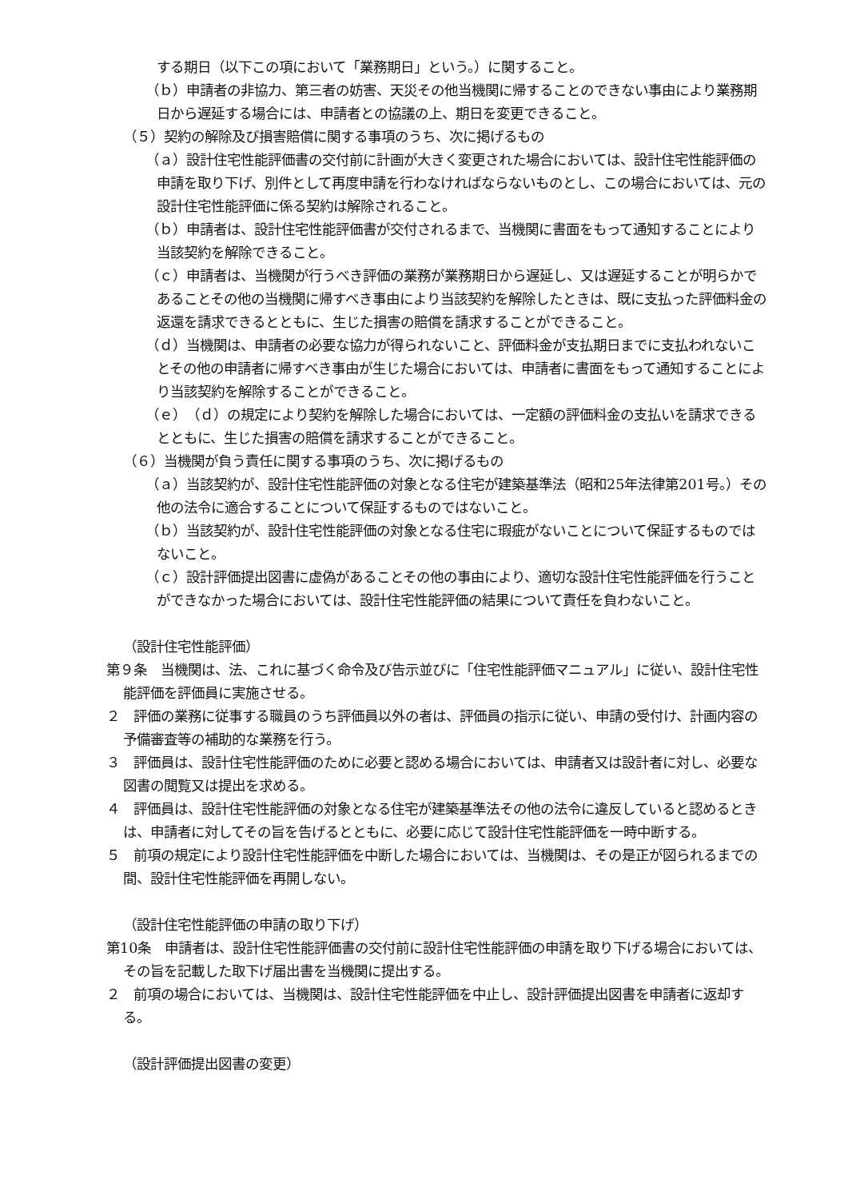する期日（以下この項において「業務期日」という。）に関すること。
（ｂ）申請者の非協力、第三者の妨害、天災その他当機関に帰することのできない事由により業務期日から遅延する場合には、申請者との協議の上、期日を変更できること。
（５）契約の解除及び損害賠償に関する事項のうち、次に掲げるもの
（ａ）設計住宅性能評価書の交付前に計画が大きく変更された場合においては、設計住宅性能評価の申請を取り下げ、別件として再度申請を行わなければならないものとし、この場合においては、元の設計住宅性能評価に係る契約は解除されること。
（ｂ）申請者は、設計住宅性能評価書が交付されるまで、当機関に書面をもって通知することにより当該契約を解除できること。
（ｃ）申請者は、当機関が行うべき評価の業務が業務期日から遅延し、又は遅延することが明らかであることその他の当機関に帰すべき事由により当該契約を解除したときは、既に支払った評価料金の返還を請求できるとともに、生じた損害の賠償を請求することができること。
（ｄ）当機関は、申請者の必要な協力が得られないこと、評価料金が支払期日までに支払われないことその他の申請者に帰すべき事由が生じた場合においては、申請者に書面をもって通知することにより当該契約を解除することができること。
（ｅ）（ｄ）の規定により契約を解除した場合においては、一定額の評価料金の支払いを請求できるとともに、生じた損害の賠償を請求することができること。
（６）当機関が負う責任に関する事項のうち、次に掲げるもの
（ａ）当該契約が、設計住宅性能評価の対象となる住宅が建築基準法（昭和25年法律第201号。）その他の法令に適合することについて保証するものではないこと。
（ｂ）当該契約が、設計住宅性能評価の対象となる住宅に瑕疵がないことについて保証するものではないこと。
（ｃ）設計評価提出図書に虚偽があることその他の事由により、適切な設計住宅性能評価を行うことができなかった場合においては、設計住宅性能評価の結果について責任を負わないこと。
（設計住宅性能評価）
第９条　当機関は、法、これに基づく命令及び告示並びに「住宅性能評価マニュアル」に従い、設計住宅性能評価を評価員に実施させる。
２　評価の業務に従事する職員のうち評価員以外の者は、評価員の指示に従い、申請の受付け、計画内容の予備審査等の補助的な業務を行う。
３　評価員は、設計住宅性能評価のために必要と認める場合においては、申請者又は設計者に対し、必要な図書の閲覧又は提出を求める。
４　評価員は、設計住宅性能評価の対象となる住宅が建築基準法その他の法令に違反していると認めるときは、申請者に対してその旨を告げるとともに、必要に応じて設計住宅性能評価を一時中断する。
５　前項の規定により設計住宅性能評価を中断した場合においては、当機関は、その是正が図られるまでの間、設計住宅性能評価を再開しない。
（設計住宅性能評価の申請の取り下げ）
第10条　申請者は、設計住宅性能評価書の交付前に設計住宅性能評価の申請を取り下げる場合においては、その旨を記載した取下げ届出書を当機関に提出する。
２　前項の場合においては、当機関は、設計住宅性能評価を中止し、設計評価提出図書を申請者に返却する。
（設計評価提出図書の変更）